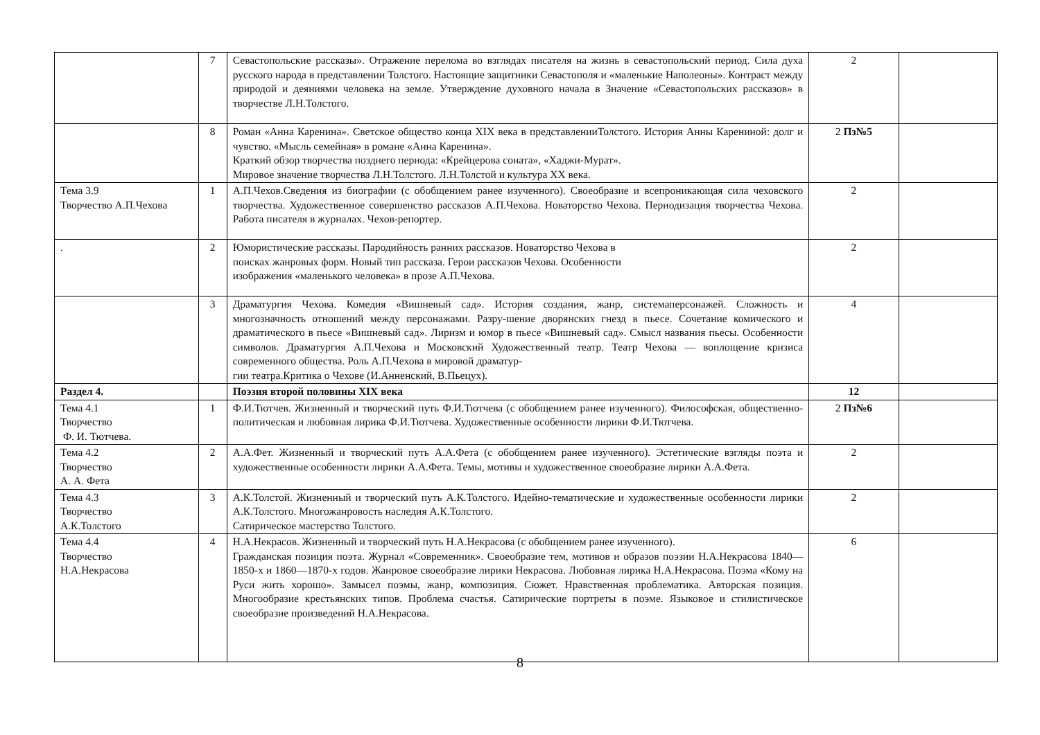| | 7 | Севастопольские рассказы». Отражение перелома во взглядах писателя на жизнь в севастопольский период. Сила духа русского народа в представлении Толстого. Настоящие защитники Севастополя и «маленькие Наполеоны». Контраст между природой и деяниями человека на земле. Утверждение духовного начала в Значение «Севастопольских рассказов» в творчестве Л.Н.Толстого. | 2 | |
| | 8 | Роман «Анна Каренина». Светское общество конца XIX века в представленииТолстого. История Анны Карениной: долг и чувство. «Мысль семейная» в романе «Анна Каренина». Краткий обзор творчества позднего периода: «Крейцерова соната», «Хаджи-Мурат». Мировое значение творчества Л.Н.Толстого. Л.Н.Толстой и культура XX века. | 2 Пз№5 | |
| Тема 3.9 Творчество А.П.Чехова | 1 | А.П.Чехов.Сведения из биографии (с обобщением ранее изученного). Своеобразие и всепроникающая сила чеховского творчества. Художественное совершенство рассказов А.П.Чехова. Новаторство Чехова. Периодизация творчества Чехова. Работа писателя в журналах. Чехов-репортер. | 2 | |
| . | 2 | Юмористические рассказы. Пародийность ранних рассказов. Новаторство Чехова в поисках жанровых форм. Новый тип рассказа. Герои рассказов Чехова. Особенности изображения «маленького человека» в прозе А.П.Чехова. | 2 | |
| | 3 | Драматургия Чехова. Комедия «Вишневый сад». История создания, жанр, системаперсонажей. Сложность и многозначность отношений между персонажами. Разру-шение дворянских гнезд в пьесе. Сочетание комического и драматического в пьесе «Вишневый сад». Лиризм и юмор в пьесе «Вишневый сад». Смысл названия пьесы. Особенности символов. Драматургия А.П.Чехова и Московский Художественный театр. Театр Чехова — воплощение кризиса современного общества. Роль А.П.Чехова в мировой драматур- гии театра.Критика о Чехове (И.Анненский, В.Пьецух). | 4 | |
| Раздел 4. | | Поэзия второй половины XIX века | 12 | |
| Тема 4.1 Творчество Ф. И. Тютчева. | 1 | Ф.И.Тютчев. Жизненный и творческий путь Ф.И.Тютчева (с обобщением ранее изученного). Философская, общественно-политическая и любовная лирика Ф.И.Тютчева. Художественные особенности лирики Ф.И.Тютчева. | 2 Пз№6 | |
| Тема 4.2 Творчество А. А. Фета | 2 | А.А.Фет. Жизненный и творческий путь А.А.Фета (с обобщением ранее изученного). Эстетические взгляды поэта и художественные особенности лирики А.А.Фета. Темы, мотивы и художественное своеобразие лирики А.А.Фета. | 2 | |
| Тема 4.3 Творчество А.К.Толстого | 3 | А.К.Толстой. Жизненный и творческий путь А.К.Толстого. Идейно-тематические и художественные особенности лирики А.К.Толстого. Многожанровость наследия А.К.Толстого. Сатирическое мастерство Толстого. | 2 | |
| Тема 4.4 Творчество Н.А.Некрасова | 4 | Н.А.Некрасов. Жизненный и творческий путь Н.А.Некрасова (с обобщением ранее изученного). Гражданская позиция поэта. Журнал «Современник». Своеобразие тем, мотивов и образов поэзии Н.А.Некрасова 1840—1850-х и 1860—1870-х годов. Жанровое своеобразие лирики Некрасова. Любовная лирика Н.А.Некрасова. Поэма «Кому на Руси жить хорошо». Замысел поэмы, жанр, композиция. Сюжет. Нравственная проблематика. Авторская позиция. Многообразие крестьянских типов. Проблема счастья. Сатирические портреты в поэме. Языковое и стилистическое своеобразие произведений Н.А.Некрасова. | 6 | |
8